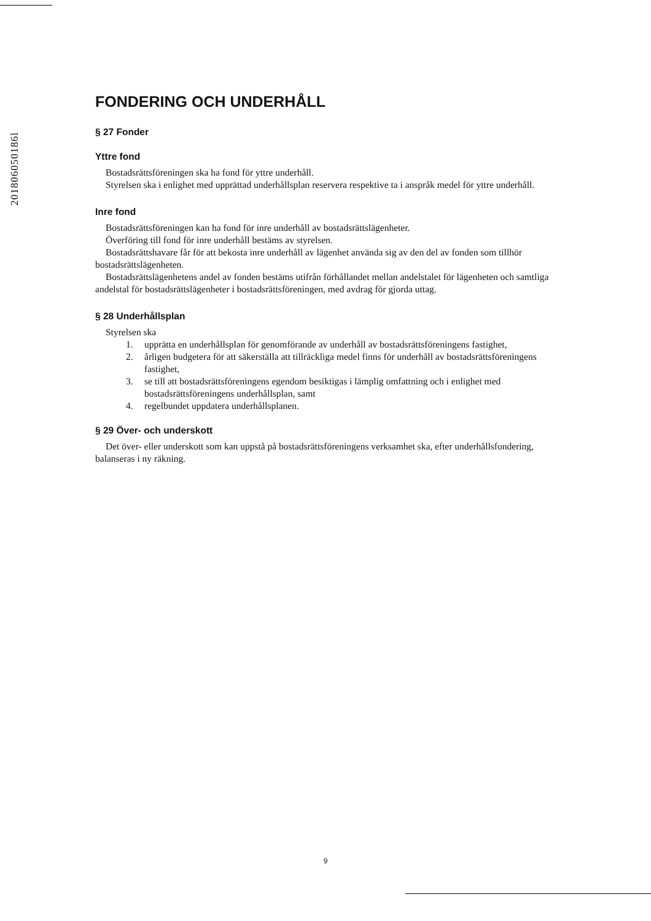201806050186l
FONDERING OCH UNDERHÅLL
§ 27 Fonder
Yttre fond
Bostadsrättsföreningen ska ha fond för yttre underhåll.
Styrelsen ska i enlighet med upprättad underhållsplan reservera respektive ta i anspråk medel för yttre underhåll.
Inre fond
Bostadsrättsföreningen kan ha fond för inre underhåll av bostadsrättslägenheter.
Överföring till fond för inre underhåll bestäms av styrelsen.
Bostadsrättshavare får för att bekosta inre underhåll av lägenhet använda sig av den del av fonden som tillhör bostadsrättslägenheten.
Bostadsrättslägenhetens andel av fonden bestäms utifrån förhållandet mellan andelstalet för lägenheten och samtliga andelstal för bostadsrättslägenheter i bostadsrättsföreningen, med avdrag för gjorda uttag.
§ 28 Underhållsplan
Styrelsen ska
1. upprätta en underhållsplan för genomförande av underhåll av bostadsrättsföreningens fastighet,
2. årligen budgetera för att säkerställa att tillräckliga medel finns för underhåll av bostadsrättsföreningens fastighet,
3. se till att bostadsrättsföreningens egendom besiktigas i lämplig omfattning och i enlighet med bostadsrättsföreningens underhållsplan, samt
4. regelbundet uppdatera underhållsplanen.
§ 29 Över- och underskott
Det över- eller underskott som kan uppstå på bostadsrättsföreningens verksamhet ska, efter underhållsfondering, balanseras i ny räkning.
9